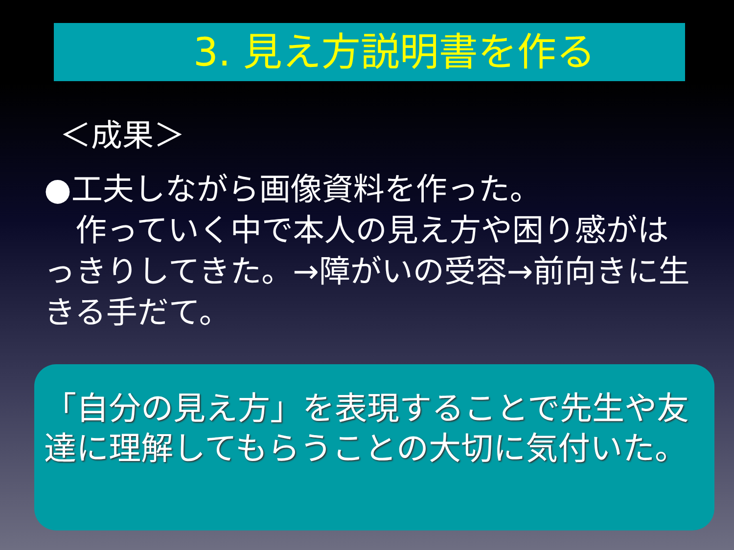3. 見え方説明書を作る
＜成果＞
●工夫しながら画像資料を作った。
　作っていく中で本人の見え方や困り感がはっきりしてきた。→障がいの受容→前向きに生きる手だて。
「自分の見え方」を表現することで先生や友達に理解してもらうことの大切に気付いた。